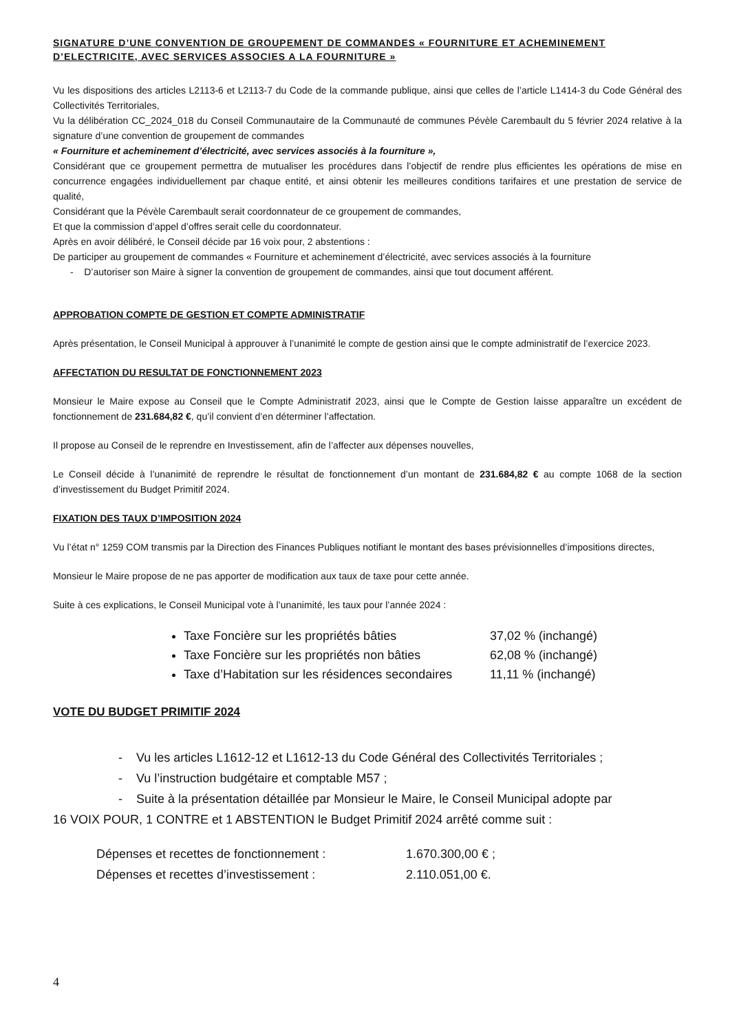SIGNATURE D’UNE CONVENTION DE GROUPEMENT DE COMMANDES « FOURNITURE ET ACHEMINEMENT D’ELECTRICITE, AVEC SERVICES ASSOCIES A LA FOURNITURE »
Vu les dispositions des articles L2113-6 et L2113-7 du Code de la commande publique, ainsi que celles de l’article L1414-3 du Code Général des Collectivités Territoriales,
Vu la délibération CC_2024_018 du Conseil Communautaire de la Communauté de communes Pévèle Carembault du 5 février 2024 relative à la signature d’une convention de groupement de commandes
« Fourniture et acheminement d’électricité, avec services associés à la fourniture »,
Considérant que ce groupement permettra de mutualiser les procédures dans l’objectif de rendre plus efficientes les opérations de mise en concurrence engagées individuellement par chaque entité, et ainsi obtenir les meilleures conditions tarifaires et une prestation de service de qualité,
Considérant que la Pévèle Carembault serait coordonnateur de ce groupement de commandes,
Et que la commission d’appel d’offres serait celle du coordonnateur.
Après en avoir délibéré, le Conseil décide par 16 voix pour, 2 abstentions :
De participer au groupement de commandes « Fourniture et acheminement d’électricité, avec services associés à la fourniture
- D’autoriser son Maire à signer la convention de groupement de commandes, ainsi que tout document afférent.
APPROBATION COMPTE DE GESTION ET COMPTE ADMINISTRATIF
Après présentation, le Conseil Municipal à approuver à l’unanimité le compte de gestion ainsi que le compte administratif de l’exercice 2023.
AFFECTATION DU RESULTAT DE FONCTIONNEMENT 2023
Monsieur le Maire expose au Conseil que le Compte Administratif 2023, ainsi que le Compte de Gestion laisse apparaître un excédent de fonctionnement de 231.684,82 €, qu’il convient d’en déterminer l’affectation.
Il propose au Conseil de le reprendre en Investissement, afin de l’affecter aux dépenses nouvelles,
Le Conseil décide à l’unanimité de reprendre le résultat de fonctionnement d’un montant de 231.684,82 € au compte 1068 de la section d’investissement du Budget Primitif 2024.
FIXATION DES TAUX D’IMPOSITION 2024
Vu l’état n° 1259 COM transmis par la Direction des Finances Publiques notifiant le montant des bases prévisionnelles d’impositions directes,
Monsieur le Maire propose de ne pas apporter de modification aux taux de taxe pour cette année.
Suite à ces explications, le Conseil Municipal vote à l’unanimité, les taux pour l’année 2024 :
Taxe Foncière sur les propriétés bâties 37,02 % (inchangé)
Taxe Foncière sur les propriétés non bâties 62,08 % (inchangé)
Taxe d’Habitation sur les résidences secondaires 11,11 % (inchangé)
VOTE DU BUDGET PRIMITIF 2024
- Vu les articles L1612-12 et L1612-13 du Code Général des Collectivités Territoriales ;
- Vu l’instruction budgétaire et comptable M57 ;
- Suite à la présentation détaillée par Monsieur le Maire, le Conseil Municipal adopte par
16 VOIX POUR, 1 CONTRE et 1 ABSTENTION le Budget Primitif 2024 arrêté comme suit :
Dépenses et recettes de fonctionnement : 1.670.300,00 € ;
Dépenses et recettes d’investissement : 2.110.051,00 €.
4